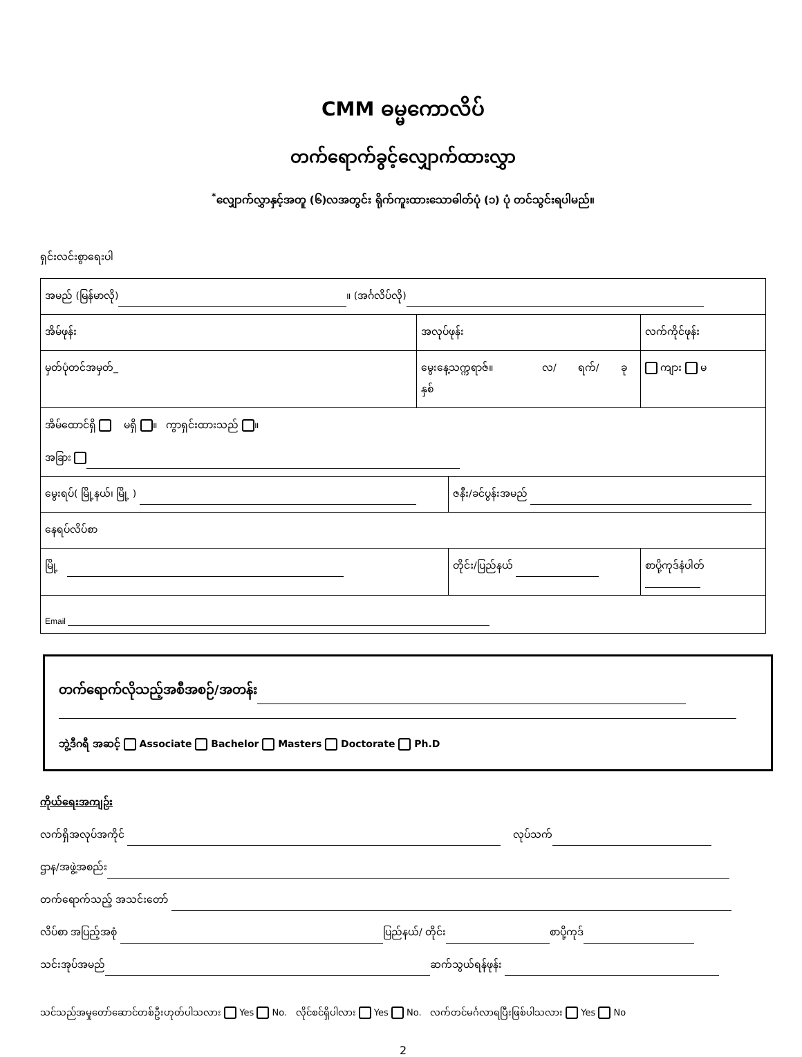CMM ဓမ္မကောလိပ်
တက်ရောက်ခွင့်လျှောက်ထားလွှာ
<sup>*</sup> လျှောက်လွှာနှင့်အတူ (၆)လအတွင်း ရိုက်ကူးထားသောဓါတ်ပုံ (၁) ပုံ တင်သွင်းရပါမည်။
ရှင်းလင်းစွာရေးပါ
| အမည် (မြန်မာလို) ။ (အင်္ဂလိပ်လို) | | | | |
| အိမ်ဖုန်း | အလုပ်ဖုန်း | | လက်ကိုင်ဖုန်း | |
| မှတ်ပုံတင်အမှတ်_ | မွေးနေ့သက္ကရာဇ်။ လ/ ရက်/ ခုနှစ် | | | ကျား မ |
| အိမ်ထောင်ရှိ မရှိ ။ ကွာရှင်းထားသည် ။ အခြား | | | | |
| မွေးရပ်( မြို့နယ်၊ မြို့ ) | | ဇနီး/ခင်ပွန်းအမည် | | |
| နေရပ်လိပ်စာ | | | | |
| မြို့ | | တိုင်း/ပြည်နယ် | | စာပို့ကုဒ်နံပါတ် |
| Email | | | | |
တက်ရောက်လိုသည့်အစီအစဉ်/အတန်း
ဘွဲ့ဒီဂရီ အဆင့် Associate Bachelor Masters Doctorate Ph.D
ကိုယ်ရေးအကျဉ်း
လက်ရှိအလုပ်အကိုင် လုပ်သက်
ဌာန/အဖွဲ့အစည်း
တက်ရောက်သည့် အသင်းတော်
လိပ်စာ အပြည့်အစုံ ပြည်နယ်/ တိုင်း စာပို့ကုဒ်
သင်းအုပ်အမည် ဆက်သွယ်ရန်ဖုန်း
သင်သည်အမှုတော်ဆောင်တစ်ဦးဟုတ်ပါသလား Yes No. လိုင်စင်ရှိပါလား Yes No. လက်တင်မင်္ဂလာရပြီးဖြစ်ပါသလား Yes No
2